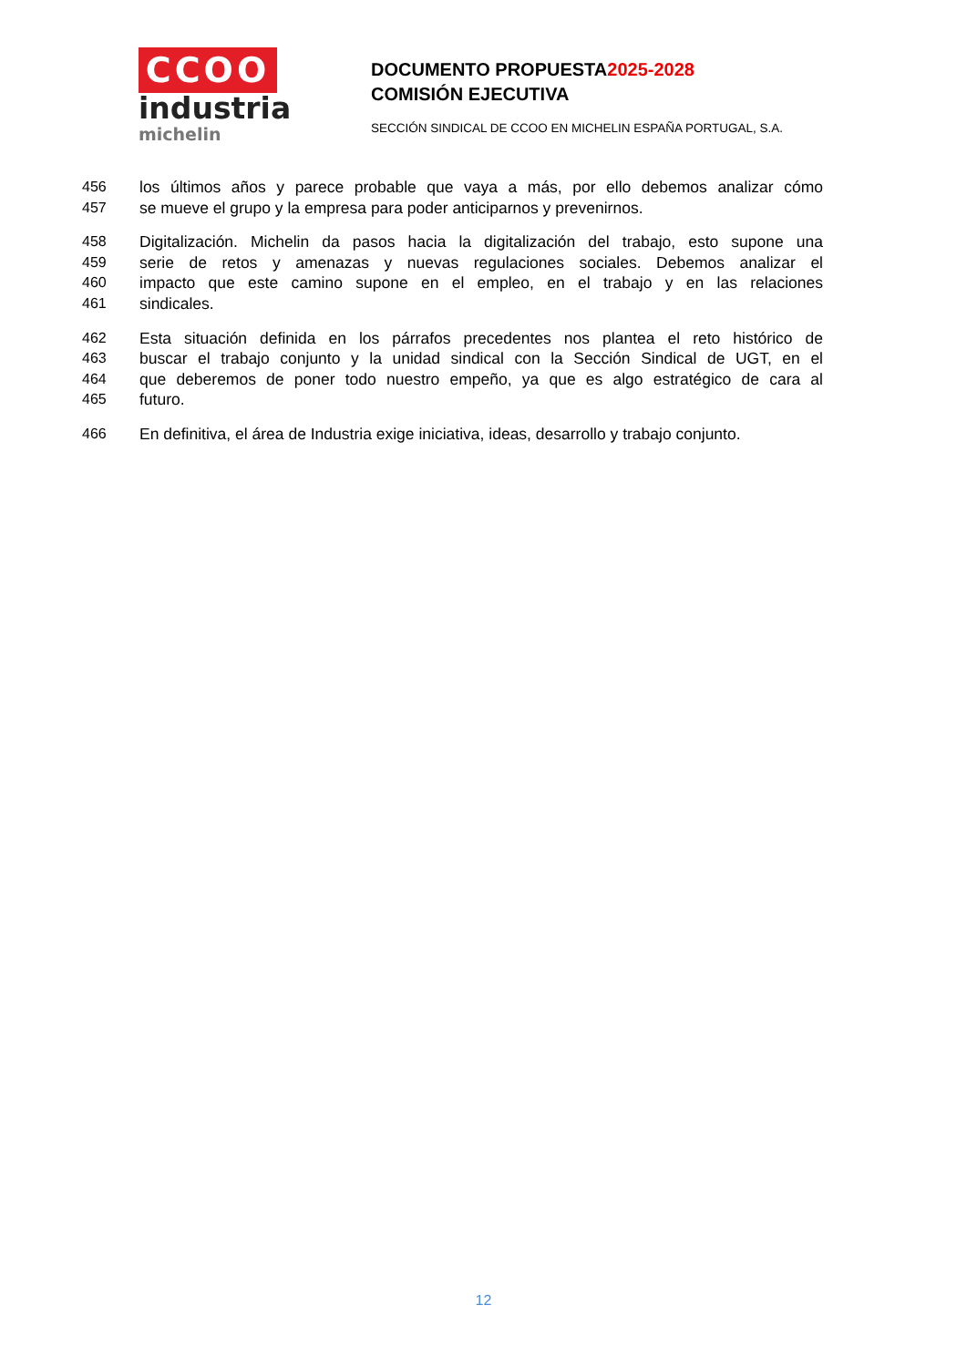CCOO
industria
michelin
DOCUMENTO PROPUESTA2025-2028
COMISIÓN EJECUTIVA
SECCIÓN SINDICAL DE CCOO EN MICHELIN ESPAÑA PORTUGAL, S.A.
456 los últimos años y parece probable que vaya a más, por ello debemos analizar cómo
457 se mueve el grupo y la empresa para poder anticiparnos y prevenirnos.
458 Digitalización. Michelin da pasos hacia la digitalización del trabajo, esto supone una
459 serie de retos y amenazas y nuevas regulaciones sociales. Debemos analizar el
460 impacto que este camino supone en el empleo, en el trabajo y en las relaciones
461 sindicales.
462 Esta situación definida en los párrafos precedentes nos plantea el reto histórico de
463 buscar el trabajo conjunto y la unidad sindical con la Sección Sindical de UGT, en el
464 que deberemos de poner todo nuestro empeño, ya que es algo estratégico de cara al
465 futuro.
466 En definitiva, el área de Industria exige iniciativa, ideas, desarrollo y trabajo conjunto.
12